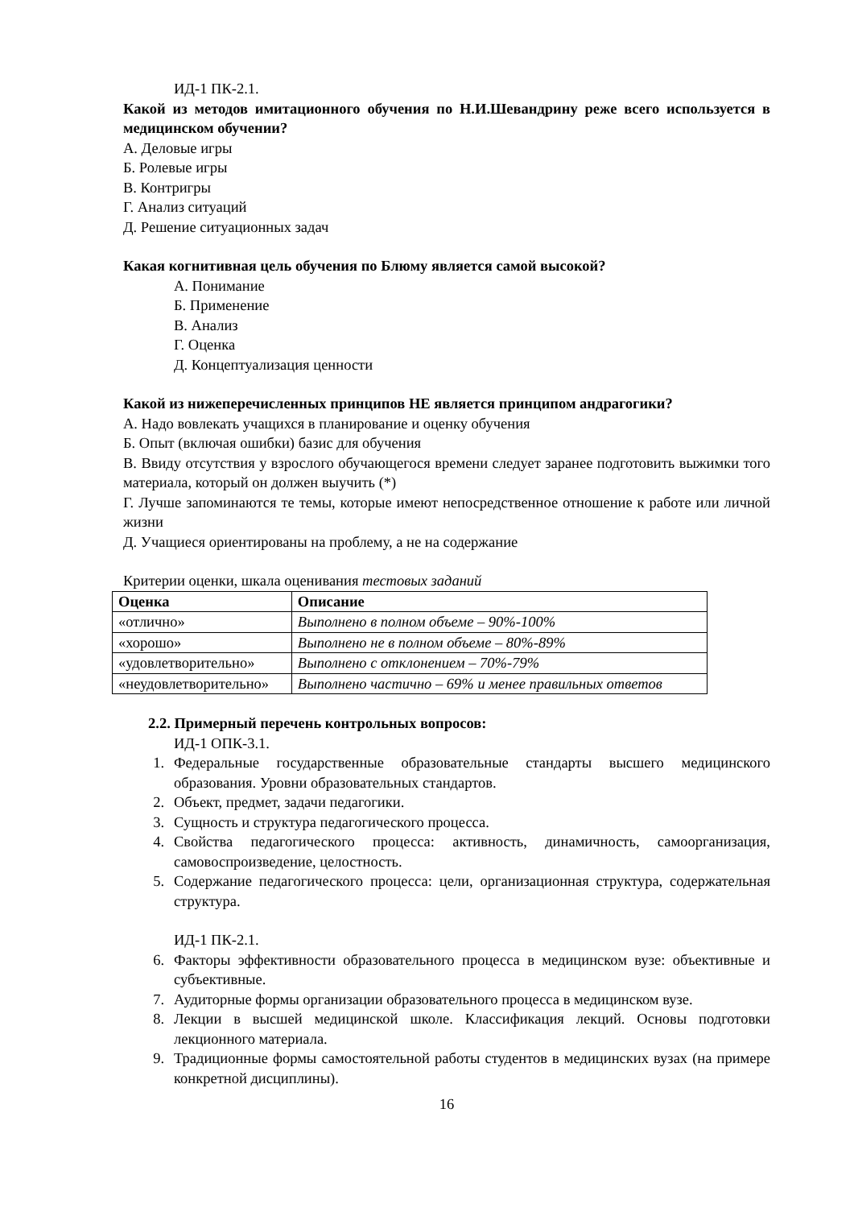ИД-1 ПК-2.1.
Какой из методов имитационного обучения по Н.И.Шевандрину реже всего используется в медицинском обучении?
А. Деловые игры
Б. Ролевые игры
В. Контригры
Г. Анализ ситуаций
Д. Решение ситуационных задач
Какая когнитивная цель обучения по Блюму является самой высокой?
А. Понимание
Б. Применение
В. Анализ
Г. Оценка
Д. Концептуализация ценности
Какой из нижеперечисленных принципов НЕ является принципом андрагогики?
А. Надо вовлекать учащихся в планирование и оценку обучения
Б. Опыт (включая ошибки) базис для обучения
В. Ввиду отсутствия у взрослого обучающегося времени следует заранее подготовить выжимки того материала, который он должен выучить (*)
Г. Лучше запоминаются те темы, которые имеют непосредственное отношение к работе или личной жизни
Д. Учащиеся ориентированы на проблему, а не на содержание
Критерии оценки, шкала оценивания тестовых заданий
| Оценка | Описание |
| --- | --- |
| «отлично» | Выполнено в полном объеме – 90%-100% |
| «хорошо» | Выполнено не в полном объеме – 80%-89% |
| «удовлетворительно» | Выполнено с отклонением – 70%-79% |
| «неудовлетворительно» | Выполнено частично – 69% и менее правильных ответов |
2.2. Примерный перечень контрольных вопросов:
ИД-1 ОПК-3.1.
1. Федеральные государственные образовательные стандарты высшего медицинского образования. Уровни образовательных стандартов.
2. Объект, предмет, задачи педагогики.
3. Сущность и структура педагогического процесса.
4. Свойства педагогического процесса: активность, динамичность, самоорганизация, самовоспроизведение, целостность.
5. Содержание педагогического процесса: цели, организационная структура, содержательная структура.
ИД-1 ПК-2.1.
6. Факторы эффективности образовательного процесса в медицинском вузе: объективные и субъективные.
7. Аудиторные формы организации образовательного процесса в медицинском вузе.
8. Лекции в высшей медицинской школе. Классификация лекций. Основы подготовки лекционного материала.
9. Традиционные формы самостоятельной работы студентов в медицинских вузах (на примере конкретной дисциплины).
16